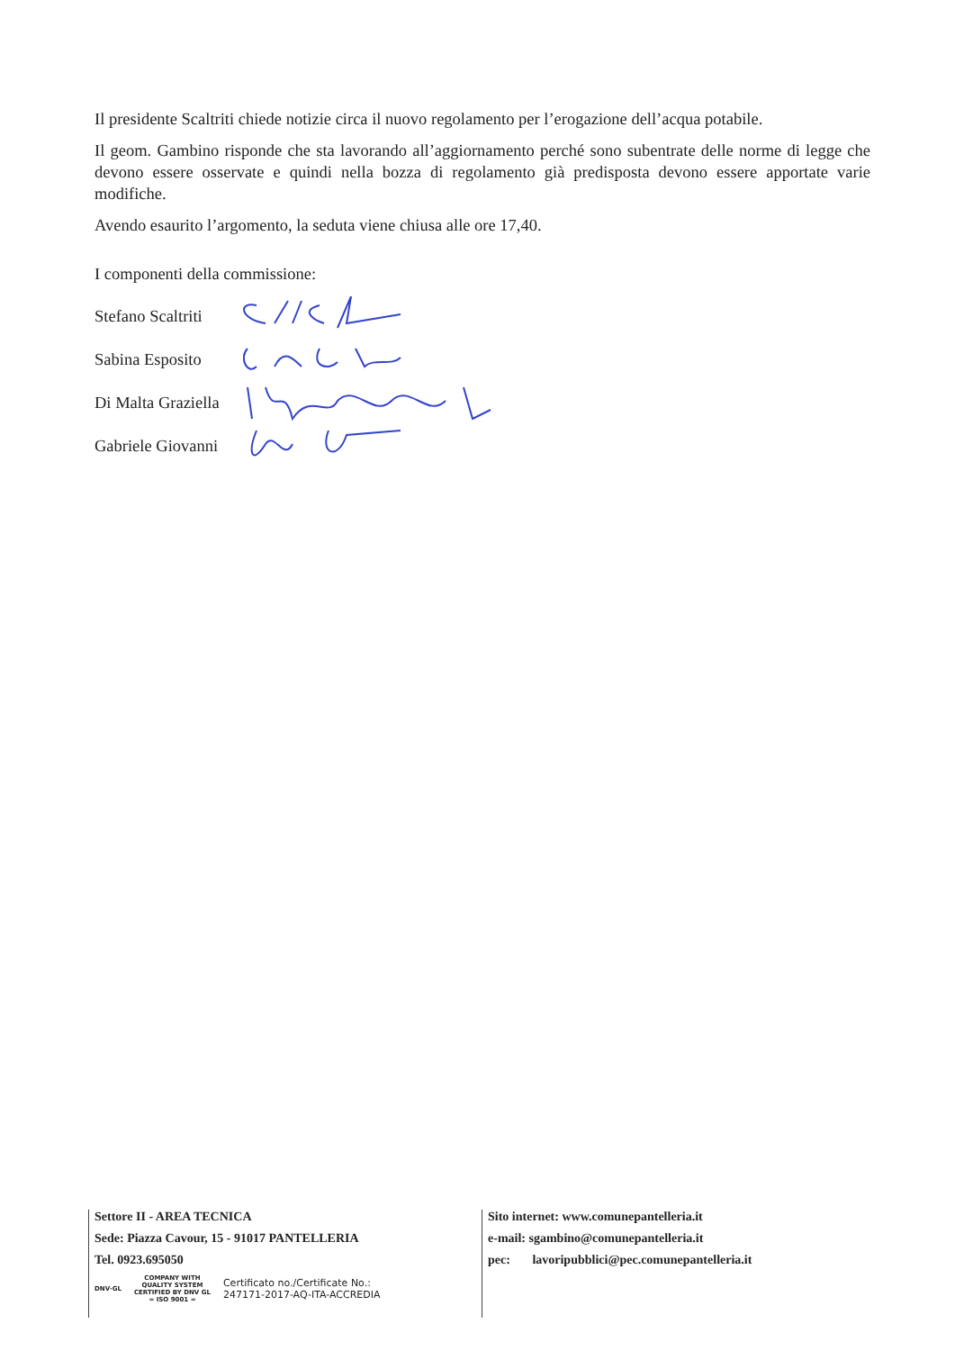Il presidente Scaltriti chiede notizie circa il nuovo regolamento per l’erogazione dell’acqua potabile.
Il geom. Gambino risponde che sta lavorando all’aggiornamento perché sono subentrate delle norme di legge che devono essere osservate e quindi nella bozza di regolamento già predisposta devono essere apportate varie modifiche.
Avendo esaurito l’argomento, la seduta viene chiusa alle ore 17,40.
I componenti della commissione:
Stefano Scaltriti
Sabina Esposito
Di Malta Graziella
Gabriele Giovanni
Settore II - AREA TECNICA
Sede: Piazza Cavour, 15 - 91017 PANTELLERIA
Tel. 0923.695050
DNV·GL
COMPANY WITH
QUALITY SYSTEM
CERTIFIED BY DNV GL
= ISO 9001 =
Certificato no./Certificate No.:
247171-2017-AQ-ITA-ACCREDIA
Sito internet: www.comunepantelleria.it
e-mail: sgambino@comunepantelleria.it
pec: lavoripubblici@pec.comunepantelleria.it